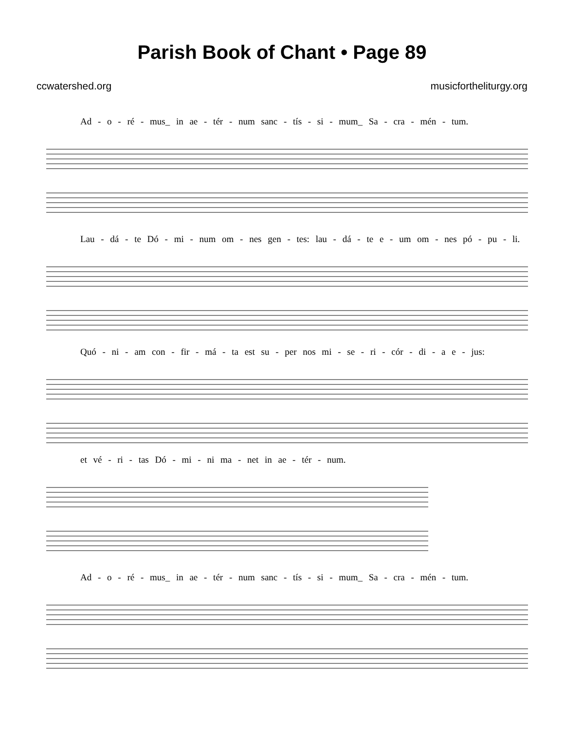Parish Book of Chant • Page 89
ccwatershed.org musicfortheliturgy.org
Ad - o - ré - mus_ in ae - tér - num sanc - tís - si - mum_ Sa - cra - mén - tum.
Lau - dá - te Dó - mi - num om - nes gen - tes: lau - dá - te e - um om - nes pó - pu - li.
Quó - ni - am con - fir - má - ta est su - per nos mi - se - ri - cór - di - a e - jus:
et vé - ri - tas Dó - mi - ni ma - net in ae - tér - num.
Ad - o - ré - mus_ in ae - tér - num sanc - tís - si - mum_ Sa - cra - mén - tum.